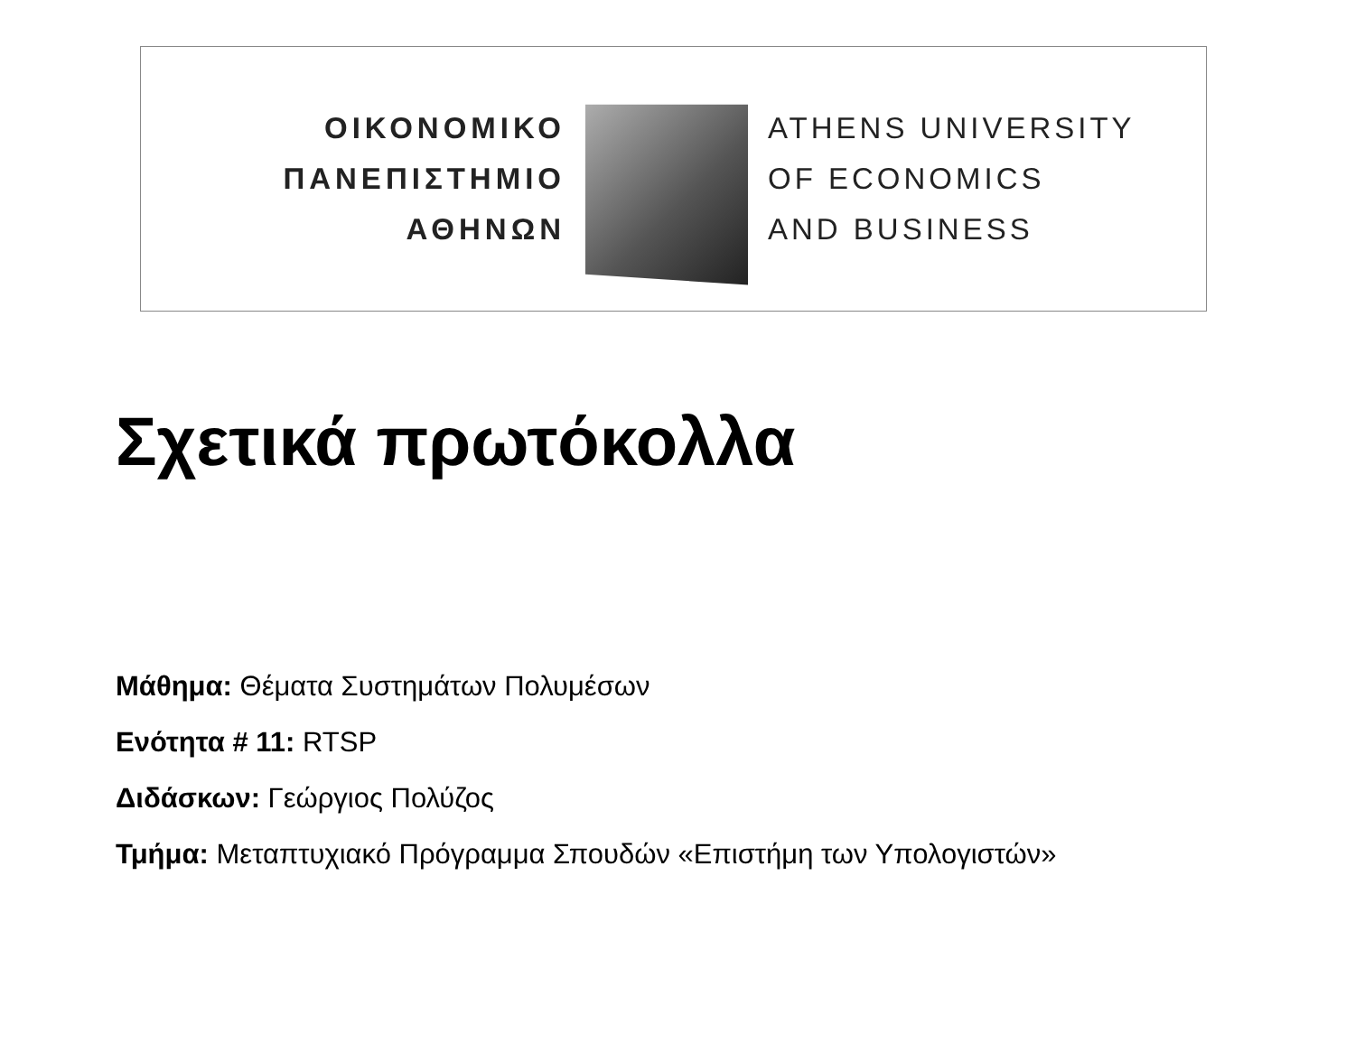ΟΙΚΟΝΟΜΙΚΟ
ΠΑΝΕΠΙΣΤΗΜΙΟ
ΑΘΗΝΩΝ
ATHENS UNIVERSITY
OF ECONOMICS
AND BUSINESS
Σχετικά πρωτόκολλα
Μάθημα: Θέματα Συστημάτων Πολυμέσων
Ενότητα # 11: RTSP
Διδάσκων: Γεώργιος Πολύζος
Τμήμα: Μεταπτυχιακό Πρόγραμμα Σπουδών «Επιστήμη των Υπολογιστών»